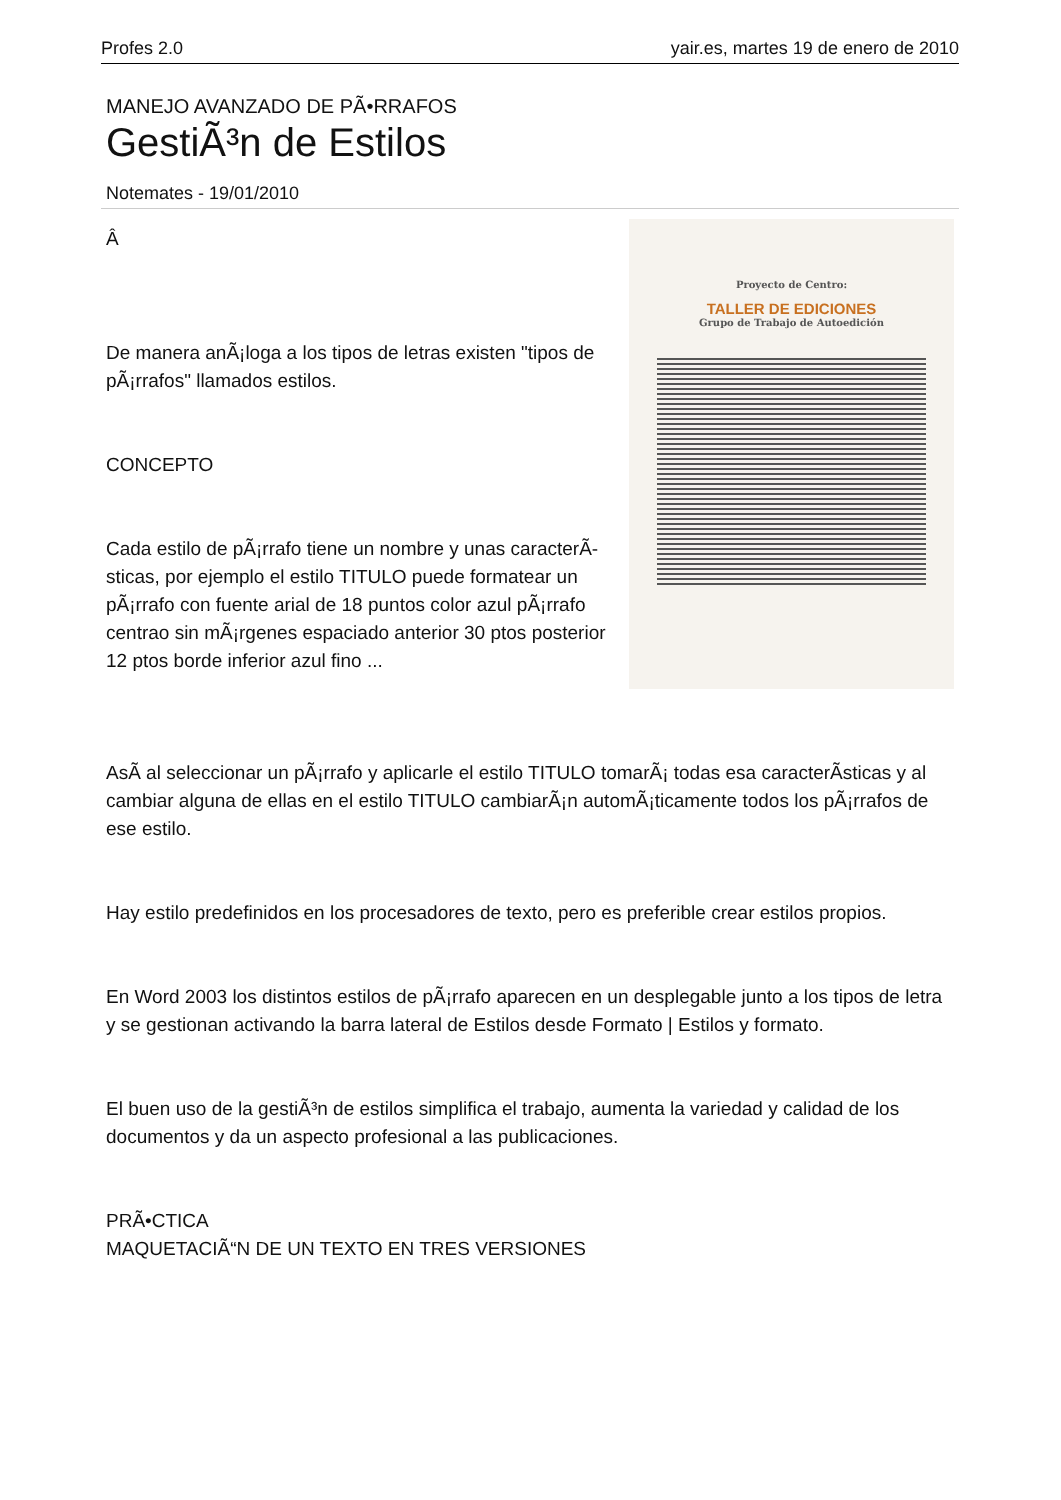Profes 2.0 yair.es, martes 19 de enero de 2010
MANEJO AVANZADO DE PÃ•RRAFOS
GestiÃ³n de Estilos
Notemates - 19/01/2010
Proyecto de Centro:
TALLER DE EDICIONES
Grupo de Trabajo de Autoedición
Â
De manera anÃ¡loga a los tipos de letras existen "tipos de pÃ¡rrafos" llamados estilos.
CONCEPTO
Cada estilo de pÃ¡rrafo tiene un nombre y unas caracterÃ­sticas, por ejemplo el estilo TITULO puede formatear un pÃ¡rrafo con fuente arial de 18 puntos color azul pÃ¡rrafo centrao sin mÃ¡rgenes espaciado anterior 30 ptos posterior 12 ptos borde inferior azul fino ...
AsÃ­ al seleccionar un pÃ¡rrafo y aplicarle el estilo TITULO tomarÃ¡ todas esa caracterÃ­sticas y al cambiar alguna de ellas en el estilo TITULO cambiarÃ¡n automÃ¡ticamente todos los pÃ¡rrafos de ese estilo.
Hay estilo predefinidos en los procesadores de texto, pero es preferible crear estilos propios.
En Word 2003 los distintos estilos de pÃ¡rrafo aparecen en un desplegable junto a los tipos de letra y se gestionan activando la barra lateral de Estilos desde Formato | Estilos y formato.
El buen uso de la gestiÃ³n de estilos simplifica el trabajo, aumenta la variedad y calidad de los documentos y da un aspecto profesional a las publicaciones.
PRÃ•CTICA
MAQUETACIÃ“N DE UN TEXTO EN TRES VERSIONES